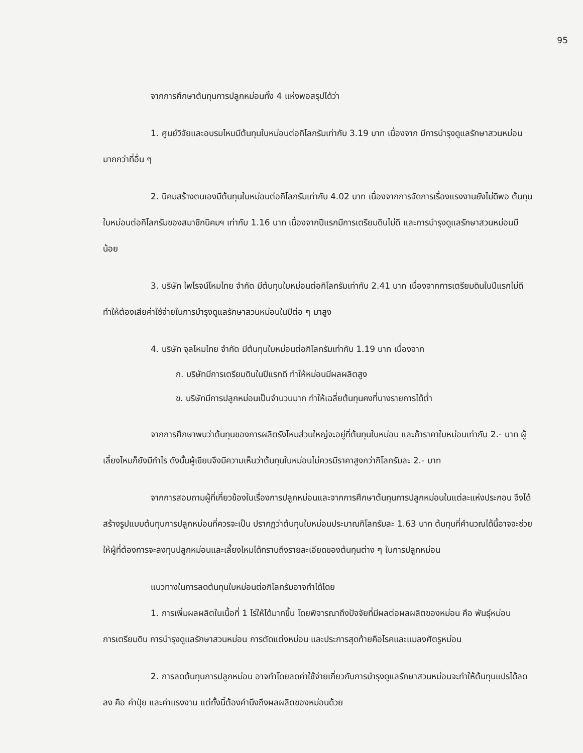95
จากการศึกษาต้นทุนการปลูกหม่อนทั้ง 4 แห่งพอสรุปได้ว่า
1. ศูนย์วิจัยและอบรมไหมมีต้นทุนใบหม่อนต่อกิโลกรัมเท่ากับ 3.19 บาท เนื่องจาก มีการบำรุงดูแลรักษาสวนหม่อนมากกว่าที่อื่น ๆ
2. นิคมสร้างตนเองมีต้นทุนใบหม่อนต่อกิโลกรัมเท่ากับ 4.02 บาท เนื่องจากการจัดการเรื่องแรงงานยังไม่ดีพอ ต้นทุนใบหม่อนต่อกิโลกรัมของสมาชิกนิคมฯ เท่ากับ 1.16 บาท เนื่องจากปีแรกมีการเตรียมดินไม่ดี และการบำรุงดูแลรักษาสวนหม่อนมีน้อย
3. บริษัท ไพโรจน์ไหมไทย จำกัด มีต้นทุนใบหม่อนต่อกิโลกรัมเท่ากับ 2.41 บาท เนื่องจากการเตรียมดินในปีแรกไม่ดีทำให้ต้องเสียค่าใช้จ่ายในการบำรุงดูแลรักษาสวนหม่อนในปีต่อ ๆ มาสูง
4. บริษัท จุลไหมไทย จำกัด มีต้นทุนใบหม่อนต่อกิโลกรัมเท่ากับ 1.19 บาท เนื่องจาก
ก. บริษัทมีการเตรียมดินในปีแรกดี ทำให้หม่อนมีผลผลิตสูง
ข. บริษัทมีการปลูกหม่อนเป็นจำนวนมาก ทำให้เฉลี่ยต้นทุนคงที่บางรายการได้ต่ำ
จากการศึกษาพบว่าต้นทุนของการผลิตรังไหมส่วนใหญ่จะอยู่ที่ต้นทุนใบหม่อน และถ้าราคาใบหม่อนเท่ากับ 2.- บาท ผู้เลี้ยงไหมก็ยังมีกำไร ดังนั้นผู้เขียนจึงมีความเห็นว่าต้นทุนใบหม่อนไม่ควรมีราคาสูงกว่ากิโลกรัมละ 2.- บาท
จากการสอบถามผู้ที่เกี่ยวข้องในเรื่องการปลูกหม่อนและจากการศึกษาต้นทุนการปลูกหม่อนในแต่ละแห่งประกอบ จึงได้สร้างรูปแบบต้นทุนการปลูกหม่อนที่ควรจะเป็น ปรากฏว่าต้นทุนใบหม่อนประมาณกิโลกรัมละ 1.63 บาท ต้นทุนที่คำนวณได้นี้อาจจะช่วยให้ผู้ที่ต้องการจะลงทุนปลูกหม่อนและเลี้ยงไหมได้ทราบถึงรายละเอียดของต้นทุนต่าง ๆ ในการปลูกหม่อน
แนวทางในการลดต้นทุนใบหม่อนต่อกิโลกรัมอาจทำได้โดย
1. การเพิ่มผลผลิตในเนื้อที่ 1 ไร่ให้ได้มากขึ้น โดยพิจารณาถึงปัจจัยที่มีผลต่อผลผลิตของหม่อน คือ พันธุ์หม่อน การเตรียมดิน การบำรุงดูแลรักษาสวนหม่อน การตัดแต่งหม่อน และประการสุดท้ายคือโรคและแมลงศัตรูหม่อน
2. การลดต้นทุนการปลูกหม่อน อาจทำโดยลดค่าใช้จ่ายเกี่ยวกับการบำรุงดูแลรักษาสวนหม่อนจะทำให้ต้นทุนแปรได้ลดลง คือ ค่าปุ๋ย และค่าแรงงาน แต่ทั้งนี้ต้องคำนึงถึงผลผลิตของหม่อนด้วย